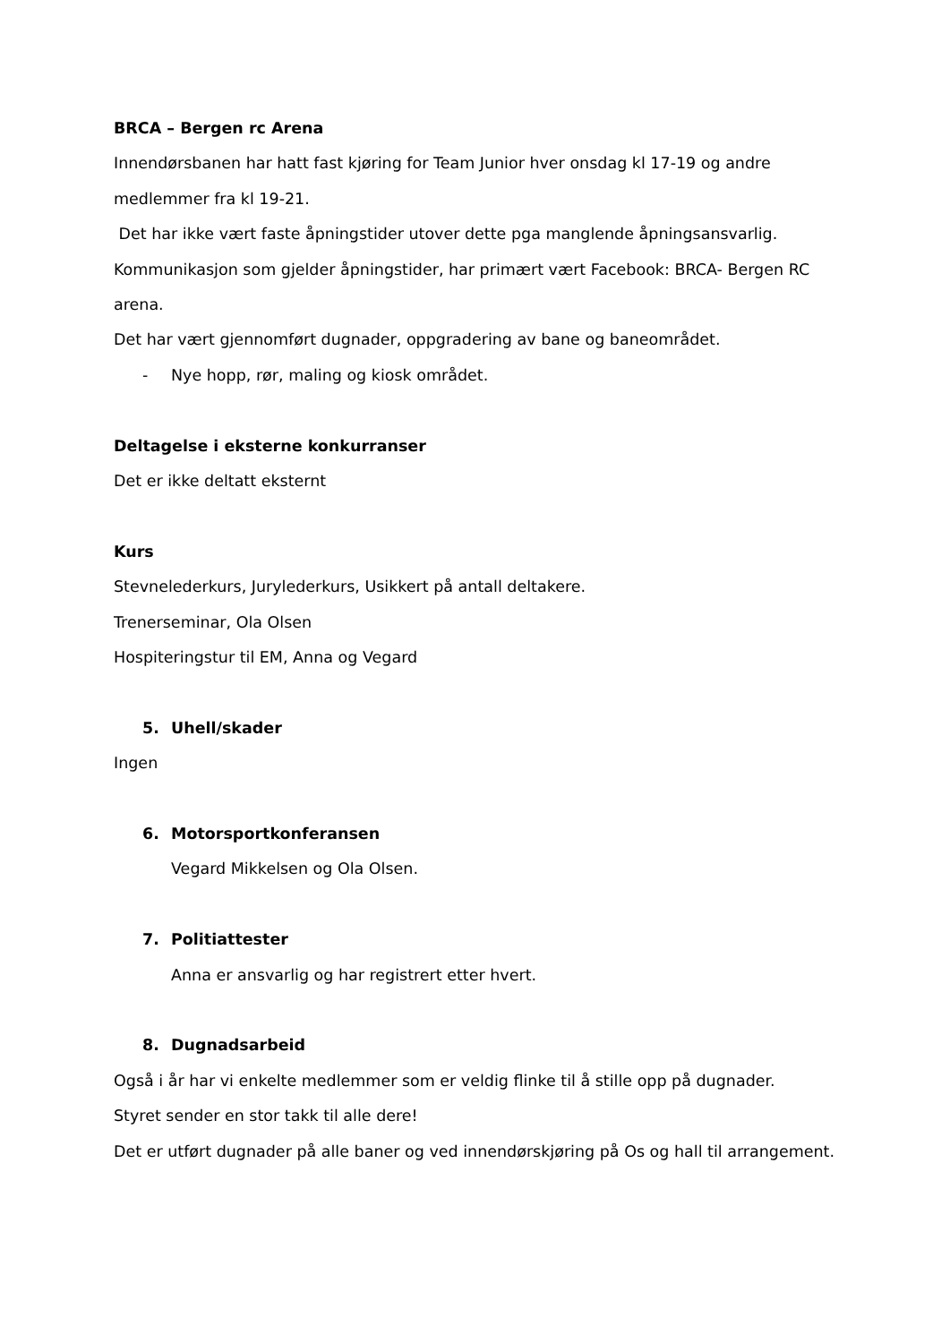BRCA – Bergen rc Arena
Innendørsbanen har hatt fast kjøring for Team Junior hver onsdag kl 17-19 og andre medlemmer fra kl 19-21.
Det har ikke vært faste åpningstider utover dette pga manglende åpningsansvarlig.
Kommunikasjon som gjelder åpningstider, har primært vært Facebook: BRCA- Bergen RC arena.
Det har vært gjennomført dugnader, oppgradering av bane og baneområdet.
- Nye hopp, rør, maling og kiosk området.
Deltagelse i eksterne konkurranser
Det er ikke deltatt eksternt
Kurs
Stevnelederkurs, Jurylederkurs, Usikkert på antall deltakere.
Trenerseminar, Ola Olsen
Hospiteringstur til EM, Anna og Vegard
5. Uhell/skader
Ingen
6. Motorsportkonferansen
Vegard Mikkelsen og Ola Olsen.
7. Politiattester
Anna er ansvarlig og har registrert etter hvert.
8. Dugnadsarbeid
Også i år har vi enkelte medlemmer som er veldig flinke til å stille opp på dugnader.
Styret sender en stor takk til alle dere!
Det er utført dugnader på alle baner og ved innendørskjøring på Os og hall til arrangement.